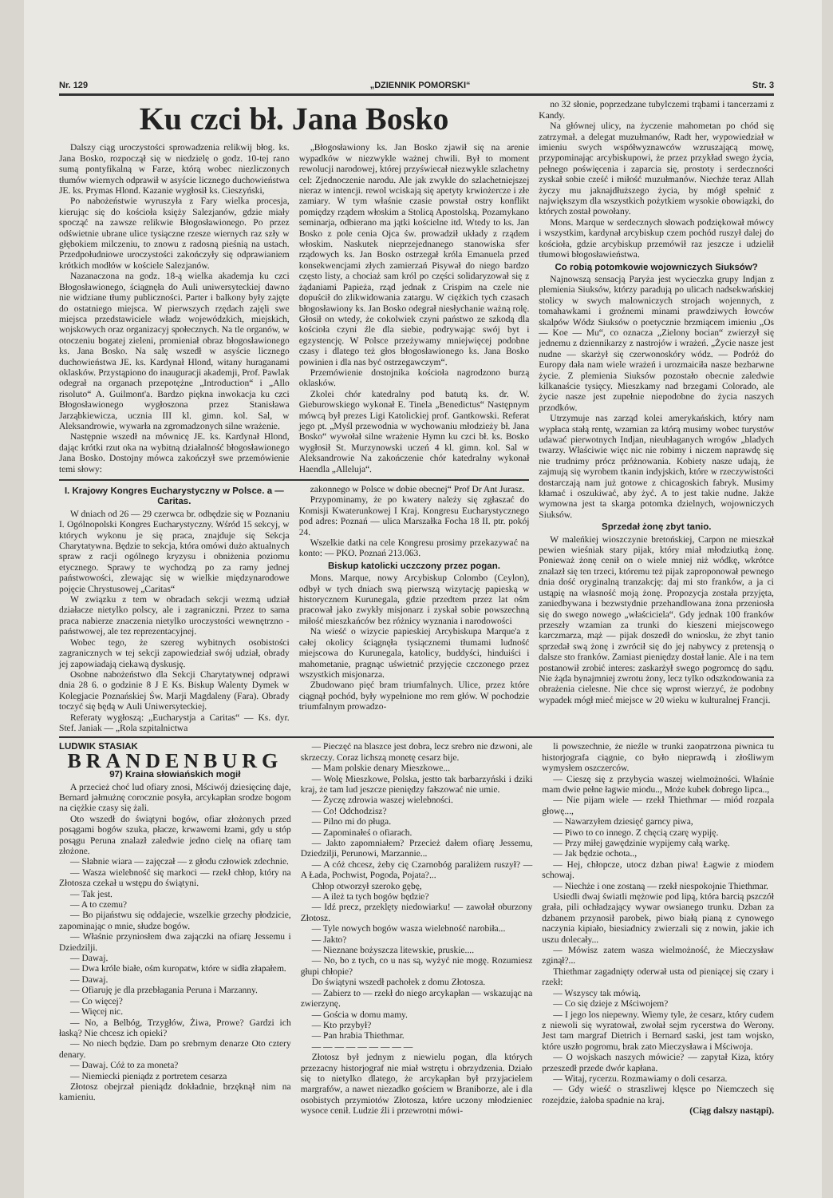Nr. 129 „DZIENNIK POMORSKI“Str. 3
Ku czci bł. Jana Bosko
Dalszy ciąg uroczystości sprowadzenia relikwij błog. ks. Jana Bosko, rozpoczął się w niedzielę o godz. 10-tej rano sumą pontyfikalną w Farze, którą wobec niezliczonych tłumów wiernych odprawił w asyście licznego duchowieństwa JE. ks. Prymas Hlond. Kazanie wygłosił ks. Cieszyński,
Po nabożeństwie wyruszyła z Fary wielka procesja, kierując się do kościoła księży Salezjanów, gdzie miały spocząć na zawsze relikwie Błogosławionego. Po przez odświetnie ubrane ulice tysiączne rzesze wiernych raz szły w głębokiem milczeniu, to znowu z radosną pieśnią na ustach. Przedpołudniowe uroczystości zakończyły się odprawianiem krótkich modłów w kościele Salezjanów.
Nazanaczona na godz. 18-ą wielka akademja ku czci Błogosławionego, ściągnęła do Auli uniwersyteckiej dawno nie widziane tłumy publiczności. Parter i balkony były zajęte do ostatniego miejsca. W pierwszych rzędach zajęli swe miejsca przedstawiciele władz wojewódzkich, miejskich, wojskowych oraz organizacyj społecznych. Na tle organów, w otoczeniu bogatej zieleni, promieniał obraz błogosławionego ks. Jana Bosko. Na salę wszedł w asyście licznego duchowieństwa JE. ks. Kardynał Hlond, witany huraganami oklasków. Przystąpiono do inauguracji akademji, Prof. Pawlak odegrał na organach przepotężne „Introduction“ i „Allo risoluto“ A. Guilmont'a. Bardzo piękna inwokacja ku czci Błogosławionego wygłoszona przez Stanisława Jarząbkiewicza, ucznia III kl. gimn. kol. Sal, w Aleksandrowie, wywarła na zgromadzonych silne wrażenie.
Następnie wszedł na mównicę JE. ks. Kardynał Hlond, dając krótki rzut oka na wybitną działalność błogosławionego Jana Bosko. Dostojny mówca zakończył swe przemówienie temi słowy:
„Błogosławiony ks. Jan Bosko zjawił się na arenie wypadków w niezwykle ważnej chwili. Był to moment rewolucji narodowej, której przyświecał niezwykle szlachetny cel: Zjednoczenie narodu. Ale jak zwykle do szlachetniejszej nieraz w intencji. rewol wciskają się apetyty krwiożercze i złe zamiary. W tym właśnie czasie powstał ostry konflikt pomiędzy rządem włoskim a Stolicą Apostolską. Pozamykano seminarja, odbierano ma jątki kościelne itd. Wtedy to ks. Jan Bosko z pole cenia Ojca św. prowadził układy z rządem włoskim. Naskutek nieprzejednanego stanowiska sfer rządowych ks. Jan Bosko ostrzegał króla Emanuela przed konsekwencjami złych zamierzań Pisywał do niego bardzo często listy, a chociaż sam król po części solidaryzował się z żądaniami Papieża, rząd jednak z Crispim na czele nie dopuścił do zlikwidowania zatargu. W ciężkich tych czasach błogosławiony ks. Jan Bosko odegrał niesłychanie ważną rolę. Głosił on wtedy, że cokolwiek czyni państwo ze szkodą dla kościoła czyni źle dla siebie, podrywając swój byt i egzystencję. W Polsce przeżywamy mniejwięcej podobne czasy i dlatego też głos błogosławionego ks. Jana Bosko powinien i dla nas być ostrzegawczym“.
Przemówienie dostojnika kościoła nagrodzono burzą oklasków.
Zkolei chór katedralny pod batutą ks. dr. W. Gieburowskiego wykonał E. Tinela „Benedictus“ Następnym mówcą był prezes Ligi Katolickiej prof. Gantkowski. Referat jego pt. „Myśl przewodnia w wychowaniu młodzieży bł. Jana Bosko“ wywołał silne wrażenie Hymn ku czci bł. ks. Bosko wygłosił St. Murzynowski uczeń 4 kl. gimn. kol. Sal w Aleksandrowie Na zakończenie chór katedralny wykonał Haendla „Alleluja“.
I. Krajowy Kongres Eucharystyczny w Polsce. a — Caritas.
W dniach od 26 — 29 czerwca br. odbędzie się w Poznaniu I. Ogólnopolski Kongres Eucharystyczny. Wśród 15 sekcyj, w których wykonu je się praca, znajduje się Sekcja Charytatywna. Będzie to sekcja, która omówi dużo aktualnych spraw z racji ogólnego kryzysu i obniżenia poziomu etycznego. Sprawy te wychodzą po za ramy jednej państwowości, zlewając się w wielkie międzynarodowe pojęcie Chrystusowej „Caritas“
W związku z tem w obradach sekcji wezmą udział działacze nietylko polscy, ale i zagraniczni. Przez to sama praca nabierze znaczenia nietylko uroczystości wewnętrzno - państwowej, ale tez reprezentacyjnej.
Wobec tego, że szereg wybitnych osobistości zagranicznych w tej sekcji zapowiedział swój udział, obrady jej zapowiadają ciekawą dyskusję.
Osobne nabożeństwo dla Sekcji Charytatywnej odprawi dnia 28 6. o godzinie 8 J E Ks. Biskup Walenty Dymek w Kolegjacie Poznańskiej Św. Marji Magdaleny (Fara). Obrady toczyć się będą w Auli Uniwersyteckiej.
Referaty wygłoszą: „Eucharystja a Caritas“ — Ks. dyr. Stef. Janiak — „Rola szpitalnictwa
zakonnego w Polsce w dobie obecnej“ Prof Dr Ant Jurasz.
Przypominamy, że po kwatery należy się zgłaszać do Komisji Kwaterunkowej I Kraj. Kongresu Eucharystycznego pod adres: Poznań — ulica Marszałka Focha 18 II. ptr. pokój 24.
Wszelkie datki na cele Kongresu prosimy przekazywać na konto: — PKO. Poznań 213.063.
Biskup katolicki uczczony przez pogan.
Mons. Marque, nowy Arcybiskup Colombo (Ceylon), odbył w tych dniach swą pierwszą wizytację papieską w historycznem Kurunegala, gdzie przedtem przez lat ośm pracował jako zwykły misjonarz i zyskał sobie powszechną miłość mieszkańców bez różnicy wyznania i narodowości
Na wieść o wizycie papieskiej Arcybiskupa Marque'a z całej okolicy ściągnęła tysiącznemi tłumami ludność miejscowa do Kurunegala, katolicy, buddyści, hinduiści i mahometanie, pragnąc uświetnić przyjęcie czczonego przez wszystkich misjonarza.
Zbudowano pięć bram triumfalnych. Ulice, przez które ciągnął pochód, były wypełnione mo rem głów. W pochodzie triumfalnym prowadzo-
no 32 słonie, poprzedzane tubylczemi trąbami i tancerzami z Kandy.
Na głównej ulicy, na życzenie mahometan po chód się zatrzymał. a delegat muzułmanów, Radt her, wypowiedział w imieniu swych współwyznawców wzruszającą mowę, przypominając arcybiskupowi, że przez przykład swego życia, pełnego poświęcenia i zaparcia się, prostoty i serdeczności zyskał sobie cześć i miłość muzułmanów. Niechże teraz Allah życzy mu jaknajdłuższego życia, by mógł spełnić z największym dla wszystkich pożytkiem wysokie obowiązki, do których został powołany.
Mons. Marque w serdecznych słowach podziękował mówcy i wszystkim, kardynał arcybiskup czem pochód ruszył dalej do kościoła, gdzie arcybiskup przemówił raz jeszcze i udzielił tłumowi błogosławieństwa.
Co robią potomkowie wojowniczych Siuksów?
Najnowszą sensacją Paryża jest wycieczka grupy Indjan z plemienia Siuksów, którzy paradują po ulicach nadsekwańskiej stolicy w swych malowniczych strojach wojennych, z tomahawkami i groźnemi minami prawdziwych łowców skalpów Wódz Siuksów o poetycznie brzmiącem imieniu „Os — Koe — Mu“, co oznacza „Zielony bocian“ zwierzył się jednemu z dziennikarzy z nastrojów i wrażeń. „Życie nasze jest nudne — skarżył się czerwonoskóry wódz. — Podróż do Europy dała nam wiele wrażeń i urozmaiciła nasze bezbarwne życie. Z plemienia Siuksów pozostało obecnie zaledwie kilkanaście tysięcy. Mieszkamy nad brzegami Colorado, ale życie nasze jest zupełnie niepodobne do życia naszych przodków.
Utrzymuje nas zarząd kolei amerykańskich, który nam wypłaca stałą rentę, wzamian za którą musimy wobec turystów udawać pierwotnych Indjan, nieubłaganych wrogów „bladych twarzy. Właściwie więc nic nie robimy i niczem naprawdę się nie trudnimy prócz próżnowania. Kobiety nasze udają, że zajmują się wyrobem tkanin indyjskich, które w rzeczywistości dostarczają nam już gotowe z chicagoskich fabryk. Musimy kłamać i oszukiwać, aby żyć. A to jest takie nudne. Jakże wymowna jest ta skarga potomka dzielnych, wojowniczych Siuksów.
Sprzedał żonę zbyt tanio.
W maleńkiej wioszczynie bretońskiej, Carpon ne mieszkał pewien wieśniak stary pijak, który miał młodziutką żonę. Ponieważ żonę cenił on o wiele mniej niż wódkę, wkrótce znalazł się ten trzeci, któremu też pijak zaproponował pewnego dnia dość oryginalną tranzakcję: daj mi sto franków, a ja ci ustąpię na własność moją żonę. Propozycja została przyjęta, zaniedbywana i bezwstydnie przehandlowana żona przeniosła się do swego nowego „właściciela“. Gdy jednak 100 franków przeszły wzamian za trunki do kieszeni miejscowego karczmarza, mąż — pijak doszedł do wniosku, że zbyt tanio sprzedał swą żonę i zwrócił się do jej nabywcy z pretensją o dalsze sto franków. Zamiast pieniędzy dostał lanie. Ale i na tem postanowił zrobić interes: zaskarżył swego pogromcę do sądu. Nie żąda bynajmniej zwrotu żony, lecz tylko odszkodowania za obrażenia cielesne. Nie chce się wprost wierzyć, że podobny wypadek mógł mieć miejsce w 20 wieku w kulturalnej Francji.
LUDWIK STASIAK
BRANDENBURG
97) Kraina słowiańskich mogił
A przecież choć lud ofiary znosi, Mściwój dziesięcinę daje, Bernard jałmużnę corocznie posyła, arcykapłan srodze bogom na ciężkie czasy się żali.
Oto wszedł do świątyni bogów, ofiar złożonych przed posągami bogów szuka, płacze, krwawemi łzami, gdy u stóp posągu Peruna znalazł zaledwie jedno cielę na ofiarę tam złożone.
— Słabnie wiara — zajęczał — z głodu człowiek zdechnie.
— Wasza wielebność się markoci — rzekł chłop, który na Złotosza czekał u wstępu do świątyni.
— Tak jest.
— A to czemu?
— Bo pijaństwu się oddajecie, wszelkie grzechy płodzicie, zapominając o mnie, słudze bogów.
— Właśnie przyniosłem dwa zajączki na ofiarę Jessemu i Dziedzilji.
— Dawaj.
— Dwa króle białe, ośm kuropatw, które w sidła złapałem.
— Dawaj.
— Ofiaruję je dla przebłagania Peruna i Marzanny.
— Co więcej?
— Więcej nic.
— No, a Belbóg, Trzygłów, Żiwa, Prowe? Gardzi ich łaską? Nie chcesz ich opieki?
— No niech będzie. Dam po srebrnym denarze Oto cztery denary.
— Dawaj. Cóż to za moneta?
— Niemiecki pieniądz z portretem cesarza
Złotosz obejrzał pieniądz dokładnie, brzęknął nim na kamieniu.
— Pieczęć na blaszce jest dobra, lecz srebro nie dzwoni, ale skrzeczy. Coraz lichszą monetę cesarz bije.
— Mam polskie denary Mieszkowe...
— Wolę Mieszkowe, Polska, jestto tak barbarzyński i dziki kraj, że tam lud jeszcze pieniędzy fałszować nie umie.
— Życzę zdrowia waszej wielebności.
— Co! Odchodzisz?
— Pilno mi do pługa.
— Zapominałeś o ofiarach.
— Jakto zapomniałem? Przecież dałem ofiarę Jessemu, Dziedzilji, Perunowi, Marzannie...
— A cóż chcesz, żeby cię Czarnobóg paraliżem ruszył? — A Łada, Pochwist, Pogoda, Pojata?...
Chłop otworzył szeroko gębę,
— A ileż ta tych bogów będzie?
— Idź precz, przeklęty niedowiarku! — zawołał oburzony Złotosz.
— Tyle nowych bogów wasza wielebność narobiła...
— Jakto?
— Nieznane bożyszcza litewskie, pruskie....
— No, bo z tych, co u nas są, wyżyć nie mogę. Rozumiesz głupi chłopie?
Do świątyni wszedł pachołek z domu Złotosza.
— Zabierz to — rzekł do niego arcykapłan — wskazując na zwierzynę.
— Gościa w domu mamy.
— Kto przybył?
— Pan hrabia Thiethmar.
— — — — — — — — —
Złotosz był jednym z niewielu pogan, dla których przezacny historjograf nie miał wstrętu i obrzydzenia. Działo się to nietylko dlatego, że arcykapłan był przyjacielem margrafów, a nawet niezadko gościem w Braniborze, ale i dla osobistych przymiotów Złotosza, które uczony młodzieniec wysoce cenił. Ludzie źli i przewrotni mówi-
li powszechnie, że nieźle w trunki zaopatrzona piwnica tu historjografa ciągnie, co było nieprawdą i złośliwym wymysłem oszczerców.
— Cieszę się z przybycia waszej wielmożności. Właśnie mam dwie pełne łagwie miodu.., Może kubek dobrego lipca..,
— Nie pijam wiele — rzekł Thiethmar — miód rozpala głowę...,
— Nawarzyłem dziesięć garncy piwa,
— Piwo to co innego. Z chęcią czarę wypiję.
— Przy miłej gawędzinie wypijemy całą warkę.
— Jak będzie ochota..,
— Hej, chłopcze, utocz dzban piwa! Łagwie z miodem schowaj.
— Niechże i one zostaną — rzekł niespokojnie Thiethmar.
Usiedli dwaj światli mężowie pod lipą, która barcią pszczół grała, pili ochładzający wywar owsianego trunku. Dzban za dzbanem przynosił parobek, piwo białą pianą z cynowego naczynia kipiało, biesiadnicy zwierzali się z nowin, jakie ich uszu dolecały...
— Mówisz zatem wasza wielmożność, że Mieczysław zginął?...
Thiethmar zagadnięty oderwał usta od pieniącej się czary i rzekł:
— Wszyscy tak mówią.
— Co się dzieje z Mściwojem?
— I jego los niepewny. Wiemy tyle, że cesarz, który cudem z niewoli się wyratował, zwołał sejm rycerstwa do Werony. Jest tam margraf Dietrich i Bernard saski, jest tam wojsko, które uszło pogromu, brak zato Mieczysława i Mściwoja.
— O wojskach naszych mówicie? — zapytał Kiza, który przeszedł przede dwór kapłana.
— Witaj, rycerzu. Rozmawiamy o doli cesarza.
— Gdy wieść o straszliwej klęsce po Niemczech się rozejdzie, żałoba spadnie na kraj.
(Ciąg dalszy nastąpi).